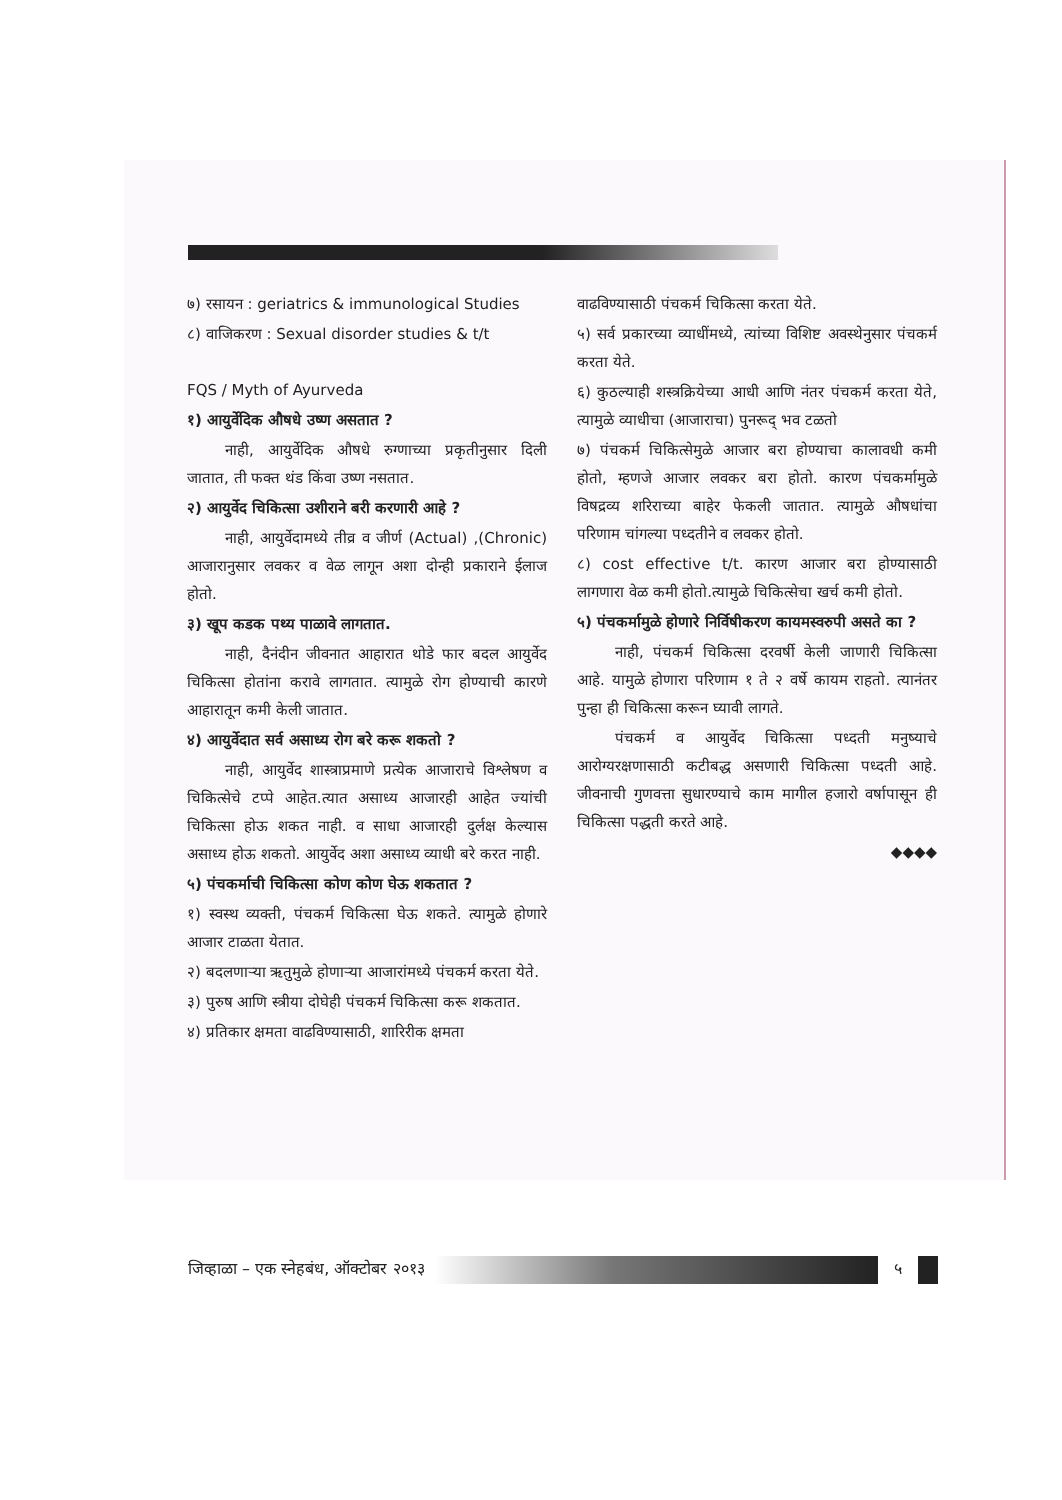७) रसायन : geriatrics & immunological Studies
८) वाजिकरण : Sexual disorder studies & t/t
FQS / Myth of Ayurveda
१) आयुर्वेदिक औषधे उष्ण असतात ?
नाही, आयुर्वेदिक औषधे रुग्णाच्या प्रकृतीनुसार दिली जातात, ती फक्त थंड किंवा उष्ण नसतात.
२) आयुर्वेद चिकित्सा उशीराने बरी करणारी आहे ?
नाही, आयुर्वेदामध्ये तीव्र व जीर्ण (Actual) ,(Chronic) आजारानुसार लवकर व वेळ लागून अशा दोन्ही प्रकाराने ईलाज होतो.
३) खूप कडक पथ्य पाळावे लागतात.
नाही, दैनंदीन जीवनात आहारात थोडे फार बदल आयुर्वेद चिकित्सा होतांना करावे लागतात. त्यामुळे रोग होण्याची कारणे आहारातून कमी केली जातात.
४) आयुर्वेदात सर्व असाध्य रोग बरे करू शकतो ?
नाही, आयुर्वेद शास्त्राप्रमाणे प्रत्येक आजाराचे विश्लेषण व चिकित्सेचे टप्पे आहेत.त्यात असाध्य आजारही आहेत ज्यांची चिकित्सा होऊ शकत नाही. व साधा आजारही दुर्लक्ष केल्यास असाध्य होऊ शकतो. आयुर्वेद अशा असाध्य व्याधी बरे करत नाही.
५) पंचकर्माची चिकित्सा कोण कोण घेऊ शकतात ?
१) स्वस्थ व्यक्ती, पंचकर्म चिकित्सा घेऊ शकते. त्यामुळे होणारे आजार टाळता येतात.
२) बदलणाऱ्या ऋतुमुळे होणाऱ्या आजारांमध्ये पंचकर्म करता येते.
३) पुरुष आणि स्त्रीया दोघेही पंचकर्म चिकित्सा करू शकतात.
४) प्रतिकार क्षमता वाढविण्यासाठी, शारिरीक क्षमता
वाढविण्यासाठी पंचकर्म चिकित्सा करता येते.
५) सर्व प्रकारच्या व्याधींमध्ये, त्यांच्या विशिष्ट अवस्थेनुसार पंचकर्म करता येते.
६) कुठल्याही शस्त्रक्रियेच्या आधी आणि नंतर पंचकर्म करता येते, त्यामुळे व्याधीचा (आजाराचा) पुनरूद् भव टळतो
७) पंचकर्म चिकित्सेमुळे आजार बरा होण्याचा कालावधी कमी होतो, म्हणजे आजार लवकर बरा होतो. कारण पंचकर्मामुळे विषद्रव्य शरिराच्या बाहेर फेकली जातात. त्यामुळे औषधांचा परिणाम चांगल्या पध्दतीने व लवकर होतो.
८) cost effective t/t. कारण आजार बरा होण्यासाठी लागणारा वेळ कमी होतो.त्यामुळे चिकित्सेचा खर्च कमी होतो.
५) पंचकर्मामुळे होणारे निर्विषीकरण कायमस्वरुपी असते का ?
नाही, पंचकर्म चिकित्सा दरवर्षी केली जाणारी चिकित्सा आहे. यामुळे होणारा परिणाम १ ते २ वर्षे कायम राहतो. त्यानंतर पुन्हा ही चिकित्सा करून घ्यावी लागते.
पंचकर्म व आयुर्वेद चिकित्सा पध्दती मनुष्याचे आरोग्यरक्षणासाठी कटीबद्ध असणारी चिकित्सा पध्दती आहे. जीवनाची गुणवत्ता सुधारण्याचे काम मागील हजारो वर्षापासून ही चिकित्सा पद्धती करते आहे.
◆◆◆◆
जिव्हाळा – एक स्नेहबंध, ऑक्टोबर २०१३
५